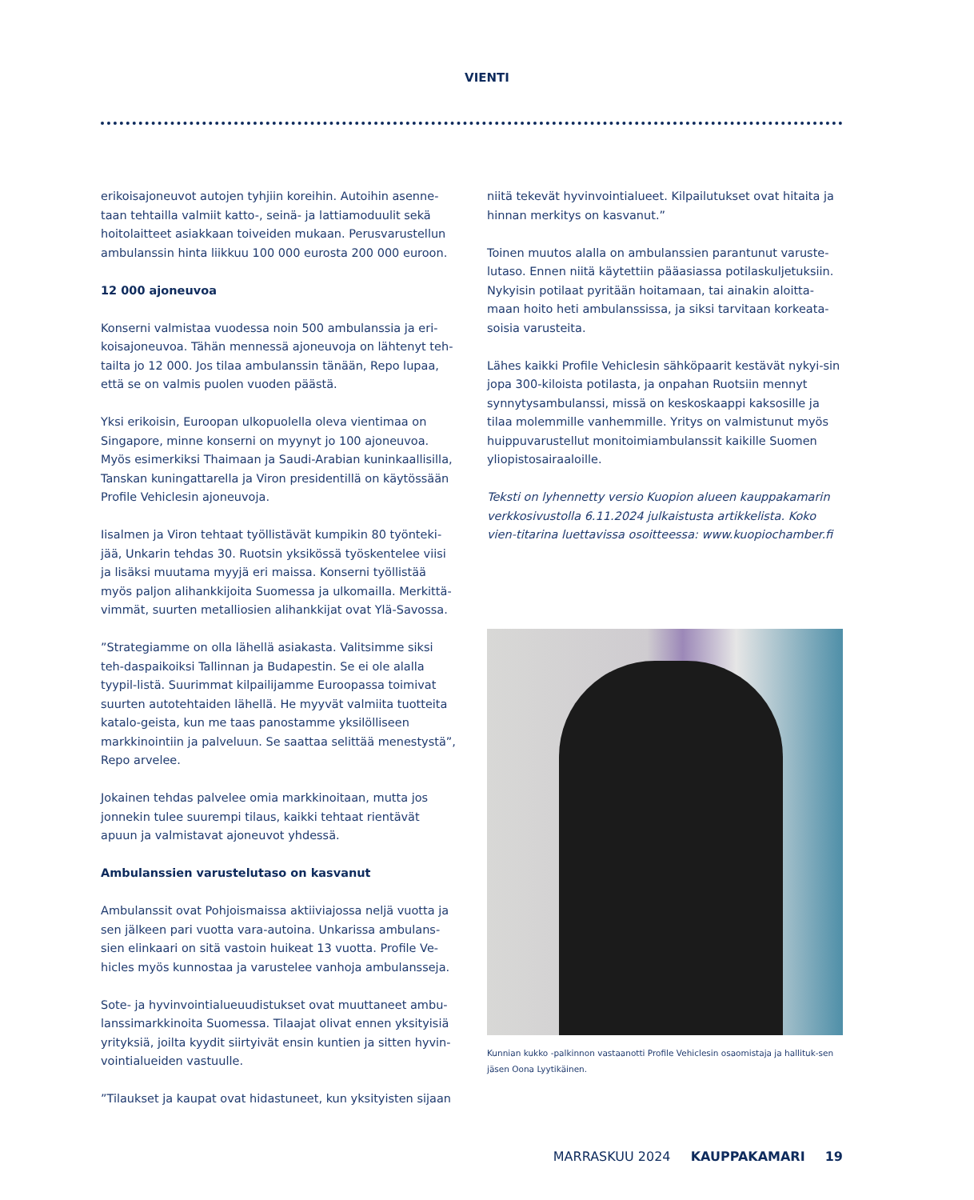VIENTI
erikoisajoneuvot autojen tyhjiin koreihin. Autoihin asenne-taan tehtailla valmiit katto-, seinä- ja lattiamoduulit sekä hoitolaitteet asiakkaan toiveiden mukaan. Perusvarustellun ambulanssin hinta liikkuu 100 000 eurosta 200 000 euroon.
12 000 ajoneuvoa
Konserni valmistaa vuodessa noin 500 ambulanssia ja eri-koisajoneuvoa. Tähän mennessä ajoneuvoja on lähtenyt teh-tailta jo 12 000. Jos tilaa ambulanssin tänään, Repo lupaa, että se on valmis puolen vuoden päästä.
Yksi erikoisin, Euroopan ulkopuolella oleva vientimaa on Singapore, minne konserni on myynyt jo 100 ajoneuvoa. Myös esimerkiksi Thaimaan ja Saudi-Arabian kuninkaallisilla, Tanskan kuningattarella ja Viron presidentillä on käytössään Profile Vehiclesin ajoneuvoja.
Iisalmen ja Viron tehtaat työllistävät kumpikin 80 työnteki-jää, Unkarin tehdas 30. Ruotsin yksikössä työskentelee viisi ja lisäksi muutama myyjä eri maissa. Konserni työllistää myös paljon alihankkijoita Suomessa ja ulkomailla. Merkittä-vimmät, suurten metalliosien alihankkijat ovat Ylä-Savossa.
”Strategiamme on olla lähellä asiakasta. Valitsimme siksi teh-daspaikoiksi Tallinnan ja Budapestin. Se ei ole alalla tyypil-listä. Suurimmat kilpailijamme Euroopassa toimivat suurten autotehtaiden lähellä. He myyvät valmiita tuotteita katalo-geista, kun me taas panostamme yksilölliseen markkinointiin ja palveluun. Se saattaa selittää menestystä”, Repo arvelee.
Jokainen tehdas palvelee omia markkinoitaan, mutta jos jonnekin tulee suurempi tilaus, kaikki tehtaat rientävät apuun ja valmistavat ajoneuvot yhdessä.
Ambulanssien varustelutaso on kasvanut
Ambulanssit ovat Pohjoismaissa aktiiviajossa neljä vuotta ja sen jälkeen pari vuotta vara-autoina. Unkarissa ambulans-sien elinkaari on sitä vastoin huikeat 13 vuotta. Profile Ve-hicles myös kunnostaa ja varustelee vanhoja ambulansseja.
Sote- ja hyvinvointialueuudistukset ovat muuttaneet ambu-lanssimarkkinoita Suomessa. Tilaajat olivat ennen yksityisiä yrityksiä, joilta kyydit siirtyivät ensin kuntien ja sitten hyvin-vointialueiden vastuulle.
”Tilaukset ja kaupat ovat hidastuneet, kun yksityisten sijaan
niitä tekevät hyvinvointialueet. Kilpailutukset ovat hitaita ja hinnan merkitys on kasvanut.”
Toinen muutos alalla on ambulanssien parantunut varuste-lutaso. Ennen niitä käytettiin pääasiassa potilaskuljetuksiin. Nykyisin potilaat pyritään hoitamaan, tai ainakin aloitta-maan hoito heti ambulanssissa, ja siksi tarvitaan korkeata-soisia varusteita.
Lähes kaikki Profile Vehiclesin sähköpaarit kestävät nykyi-sin jopa 300-kiloista potilasta, ja onpahan Ruotsiin mennyt synnytysambulanssi, missä on keskoskaappi kaksosille ja tilaa molemmille vanhemmille. Yritys on valmistunut myös huippuvarustellut monitoimiambulanssit kaikille Suomen yliopistosairaaloille.
Teksti on lyhennetty versio Kuopion alueen kauppakamarin verkkosivustolla 6.11.2024 julkaistusta artikkelista. Koko vien-titarina luettavissa osoitteessa: www.kuopiochamber.fi
Kunnian kukko -palkinnon vastaanotti Profile Vehiclesin osaomistaja ja hallituk-sen jäsen Oona Lyytikäinen.
MARRASKUU 2024 KAUPPAKAMARI 19